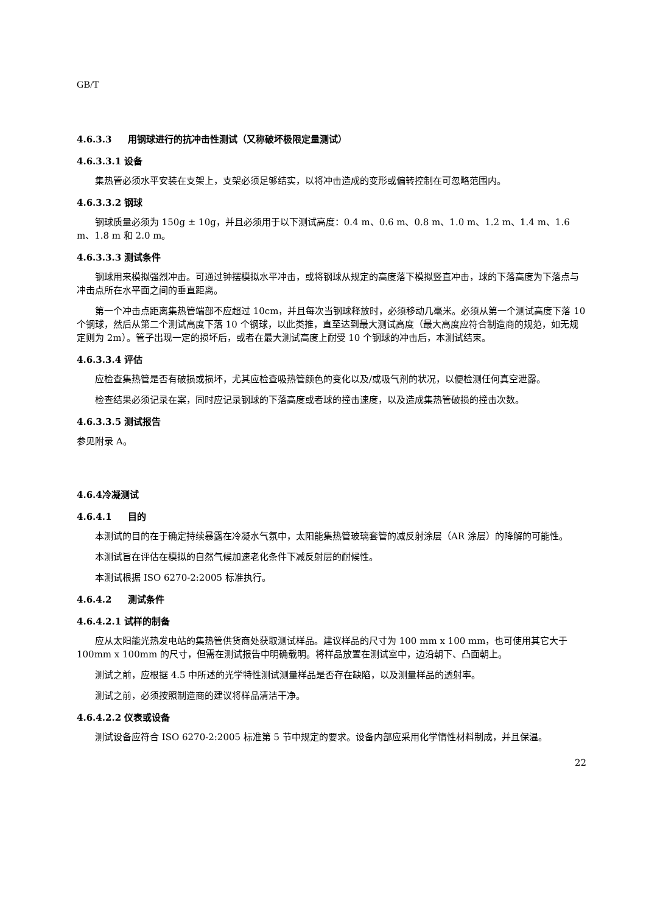GB/T
4.6.3.3 用钢球进行的抗冲击性测试（又称破坏极限定量测试）
4.6.3.3.1 设备
集热管必须水平安装在支架上，支架必须足够结实，以将冲击造成的变形或偏转控制在可忽略范围内。
4.6.3.3.2 钢球
钢球质量必须为 150g ± 10g，并且必须用于以下测试高度：0.4 m、0.6 m、0.8 m、1.0 m、1.2 m、1.4 m、1.6 m、1.8 m 和 2.0 m。
4.6.3.3.3 测试条件
钢球用来模拟强烈冲击。可通过钟摆模拟水平冲击，或将钢球从规定的高度落下模拟竖直冲击，球的下落高度为下落点与冲击点所在水平面之间的垂直距离。
第一个冲击点距离集热管端部不应超过 10cm，并且每次当钢球释放时，必须移动几毫米。必须从第一个测试高度下落 10 个钢球，然后从第二个测试高度下落 10 个钢球，以此类推，直至达到最大测试高度（最大高度应符合制造商的规范，如无规定则为 2m）。管子出现一定的损坏后，或者在最大测试高度上耐受 10 个钢球的冲击后，本测试结束。
4.6.3.3.4 评估
应检查集热管是否有破损或损坏，尤其应检查吸热管颜色的变化以及/或吸气剂的状况，以便检测任何真空泄露。
检查结果必须记录在案，同时应记录钢球的下落高度或者球的撞击速度，以及造成集热管破损的撞击次数。
4.6.3.3.5 测试报告
参见附录 A。
4.6.4冷凝测试
4.6.4.1 目的
本测试的目的在于确定持续暴露在冷凝水气氛中，太阳能集热管玻璃套管的减反射涂层（AR 涂层）的降解的可能性。
本测试旨在评估在模拟的自然气候加速老化条件下减反射层的耐候性。
本测试根据 ISO 6270-2:2005 标准执行。
4.6.4.2 测试条件
4.6.4.2.1 试样的制备
应从太阳能光热发电站的集热管供货商处获取测试样品。建议样品的尺寸为 100 mm x 100 mm，也可使用其它大于 100mm x 100mm 的尺寸，但需在测试报告中明确载明。将样品放置在测试室中，边沿朝下、凸面朝上。
测试之前，应根据 4.5 中所述的光学特性测试测量样品是否存在缺陷，以及测量样品的透射率。
测试之前，必须按照制造商的建议将样品清洁干净。
4.6.4.2.2 仪表或设备
测试设备应符合 ISO 6270-2:2005 标准第 5 节中规定的要求。设备内部应采用化学惰性材料制成，并且保温。
22